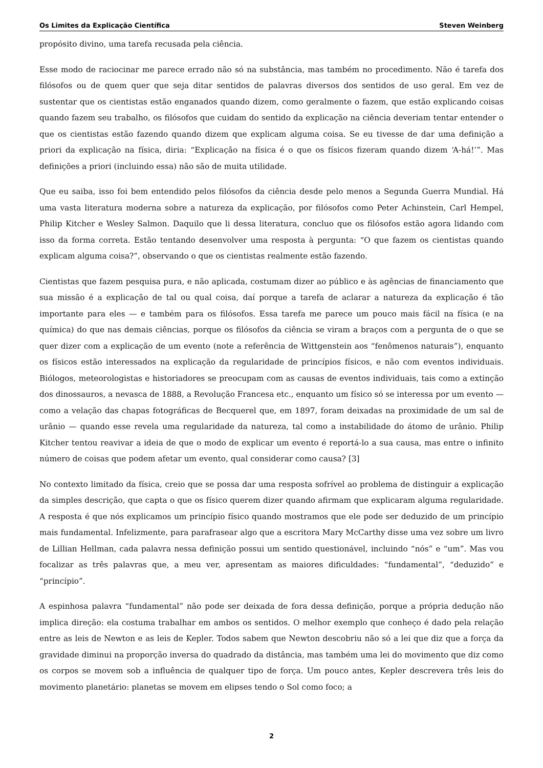Os Limites da Explicação Científica Steven Weinberg
propósito divino, uma tarefa recusada pela ciência.
Esse modo de raciocinar me parece errado não só na substância, mas também no procedimento. Não é tarefa dos filósofos ou de quem quer que seja ditar sentidos de palavras diversos dos sentidos de uso geral. Em vez de sustentar que os cientistas estão enganados quando dizem, como geralmente o fazem, que estão explicando coisas quando fazem seu trabalho, os filósofos que cuidam do sentido da explicação na ciência deveriam tentar entender o que os cientistas estão fazendo quando dizem que explicam alguma coisa. Se eu tivesse de dar uma definição a priori da explicação na física, diria: “Explicação na física é o que os físicos fizeram quando dizem ‘A-há!’”. Mas definições a priori (incluindo essa) não são de muita utilidade.
Que eu saiba, isso foi bem entendido pelos filósofos da ciência desde pelo menos a Segunda Guerra Mundial. Há uma vasta literatura moderna sobre a natureza da explicação, por filósofos como Peter Achinstein, Carl Hempel, Philip Kitcher e Wesley Salmon. Daquilo que li dessa literatura, concluo que os filósofos estão agora lidando com isso da forma correta. Estão tentando desenvolver uma resposta à pergunta: “O que fazem os cientistas quando explicam alguma coisa?”, observando o que os cientistas realmente estão fazendo.
Cientistas que fazem pesquisa pura, e não aplicada, costumam dizer ao público e às agências de financiamento que sua missão é a explicação de tal ou qual coisa, daí porque a tarefa de aclarar a natureza da explicação é tão importante para eles — e também para os filósofos. Essa tarefa me parece um pouco mais fácil na física (e na química) do que nas demais ciências, porque os filósofos da ciência se viram a braços com a pergunta de o que se quer dizer com a explicação de um evento (note a referência de Wittgenstein aos “fenômenos naturais”), enquanto os físicos estão interessados na explicação da regularidade de princípios físicos, e não com eventos individuais. Biólogos, meteorologistas e historiadores se preocupam com as causas de eventos individuais, tais como a extinção dos dinossauros, a nevasca de 1888, a Revolução Francesa etc., enquanto um físico só se interessa por um evento — como a velação das chapas fotográficas de Becquerel que, em 1897, foram deixadas na proximidade de um sal de urânio — quando esse revela uma regularidade da natureza, tal como a instabilidade do átomo de urânio. Philip Kitcher tentou reavivar a ideia de que o modo de explicar um evento é reportá-lo a sua causa, mas entre o infinito número de coisas que podem afetar um evento, qual considerar como causa? [3]
No contexto limitado da física, creio que se possa dar uma resposta sofrível ao problema de distinguir a explicação da simples descrição, que capta o que os físico querem dizer quando afirmam que explicaram alguma regularidade. A resposta é que nós explicamos um princípio físico quando mostramos que ele pode ser deduzido de um princípio mais fundamental. Infelizmente, para parafrasear algo que a escritora Mary McCarthy disse uma vez sobre um livro de Lillian Hellman, cada palavra nessa definição possui um sentido questionável, incluindo “nós” e “um”. Mas vou focalizar as três palavras que, a meu ver, apresentam as maiores dificuldades: “fundamental”, “deduzido” e “princípio”.
A espinhosa palavra “fundamental” não pode ser deixada de fora dessa definição, porque a própria dedução não implica direção: ela costuma trabalhar em ambos os sentidos. O melhor exemplo que conheço é dado pela relação entre as leis de Newton e as leis de Kepler. Todos sabem que Newton descobriu não só a lei que diz que a força da gravidade diminui na proporção inversa do quadrado da distância, mas também uma lei do movimento que diz como os corpos se movem sob a influência de qualquer tipo de força. Um pouco antes, Kepler descrevera três leis do movimento planetário: planetas se movem em elipses tendo o Sol como foco; a
2